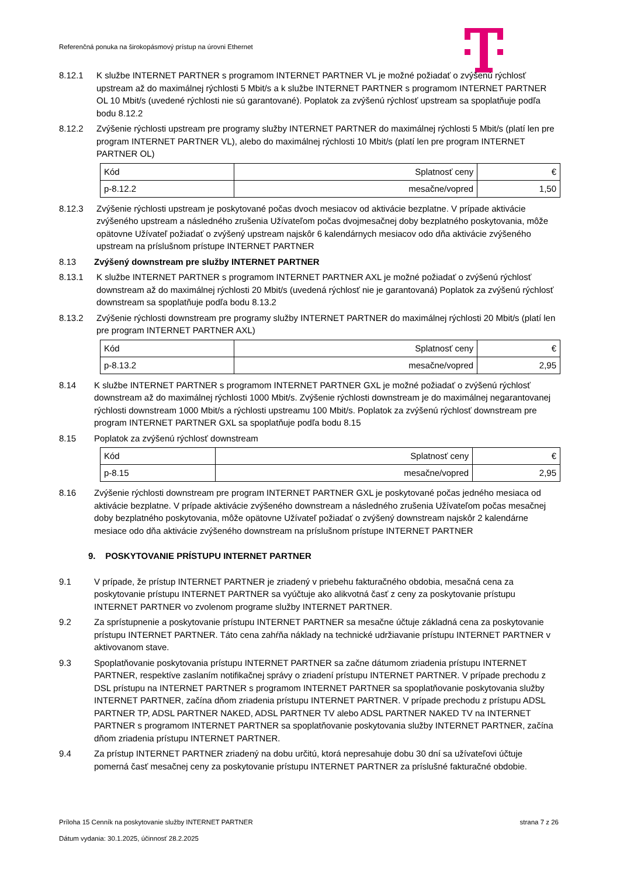Referenčná ponuka na širokopásmový prístup na úrovni Ethernet
8.12.1 K službe INTERNET PARTNER s programom INTERNET PARTNER VL je možné požiadať o zvýšenú rýchlosť upstream až do maximálnej rýchlosti 5 Mbit/s a k službe INTERNET PARTNER s programom INTERNET PARTNER OL 10 Mbit/s (uvedené rýchlosti nie sú garantované). Poplatok za zvýšenú rýchlosť upstream sa spoplatňuje podľa bodu 8.12.2
8.12.2 Zvýšenie rýchlosti upstream pre programy služby INTERNET PARTNER do maximálnej rýchlosti 5 Mbit/s (platí len pre program INTERNET PARTNER VL), alebo do maximálnej rýchlosti 10 Mbit/s (platí len pre program INTERNET PARTNER OL)
| Kód | Splatnosť ceny | € |
| p-8.12.2 | mesačne/vopred | 1,50 |
8.12.3 Zvýšenie rýchlosti upstream je poskytované počas dvoch mesiacov od aktivácie bezplatne. V prípade aktivácie zvýšeného upstream a následného zrušenia Užívateľom počas dvojmesačnej doby bezplatného poskytovania, môže opätovne Užívateľ požiadať o zvýšený upstream najskôr 6 kalendárnych mesiacov odo dňa aktivácie zvýšeného upstream na príslušnom prístupe INTERNET PARTNER
8.13 Zvýšený downstream pre služby INTERNET PARTNER
8.13.1 K službe INTERNET PARTNER s programom INTERNET PARTNER AXL je možné požiadať o zvýšenú rýchlosť downstream až do maximálnej rýchlosti 20 Mbit/s (uvedená rýchlosť nie je garantovaná) Poplatok za zvýšenú rýchlosť downstream sa spoplatňuje podľa bodu 8.13.2
8.13.2 Zvýšenie rýchlosti downstream pre programy služby INTERNET PARTNER do maximálnej rýchlosti 20 Mbit/s (platí len pre program INTERNET PARTNER AXL)
| Kód | Splatnosť ceny | € |
| p-8.13.2 | mesačne/vopred | 2,95 |
8.14 K službe INTERNET PARTNER s programom INTERNET PARTNER GXL je možné požiadať o zvýšenú rýchlosť downstream až do maximálnej rýchlosti 1000 Mbit/s. Zvýšenie rýchlosti downstream je do maximálnej negarantovanej rýchlosti downstream 1000 Mbit/s a rýchlosti upstreamu 100 Mbit/s. Poplatok za zvýšenú rýchlosť downstream pre program INTERNET PARTNER GXL sa spoplatňuje podľa bodu 8.15
8.15 Poplatok za zvýšenú rýchlosť downstream
| Kód | Splatnosť ceny | € |
| p-8.15 | mesačne/vopred | 2,95 |
8.16 Zvýšenie rýchlosti downstream pre program INTERNET PARTNER GXL je poskytované počas jedného mesiaca od aktivácie bezplatne. V prípade aktivácie zvýšeného downstream a následného zrušenia Užívateľom počas mesačnej doby bezplatného poskytovania, môže opätovne Užívateľ požiadať o zvýšený downstream najskôr 2 kalendárne mesiace odo dňa aktivácie zvýšeného downstream na príslušnom prístupe INTERNET PARTNER
9. POSKYTOVANIE PRÍSTUPU INTERNET PARTNER
9.1 V prípade, že prístup INTERNET PARTNER je zriadený v priebehu fakturačného obdobia, mesačná cena za poskytovanie prístupu INTERNET PARTNER sa vyúčtuje ako alikvotná časť z ceny za poskytovanie prístupu INTERNET PARTNER vo zvolenom programe služby INTERNET PARTNER.
9.2 Za sprístupnenie a poskytovanie prístupu INTERNET PARTNER sa mesačne účtuje základná cena za poskytovanie prístupu INTERNET PARTNER. Táto cena zahŕňa náklady na technické udržiavanie prístupu INTERNET PARTNER v aktivovanom stave.
9.3 Spoplatňovanie poskytovania prístupu INTERNET PARTNER sa začne dátumom zriadenia prístupu INTERNET PARTNER, respektíve zaslaním notifikačnej správy o zriadení prístupu INTERNET PARTNER. V prípade prechodu z DSL prístupu na INTERNET PARTNER s programom INTERNET PARTNER sa spoplatňovanie poskytovania služby INTERNET PARTNER, začína dňom zriadenia prístupu INTERNET PARTNER. V prípade prechodu z prístupu ADSL PARTNER TP, ADSL PARTNER NAKED, ADSL PARTNER TV alebo ADSL PARTNER NAKED TV na INTERNET PARTNER s programom INTERNET PARTNER sa spoplatňovanie poskytovania služby INTERNET PARTNER, začína dňom zriadenia prístupu INTERNET PARTNER.
9.4 Za prístup INTERNET PARTNER zriadený na dobu určitú, ktorá nepresahuje dobu 30 dní sa užívateľovi účtuje pomerná časť mesačnej ceny za poskytovanie prístupu INTERNET PARTNER za príslušné fakturačné obdobie.
Príloha 15 Cenník na poskytovanie služby INTERNET PARTNER strana 7 z 26
Dátum vydania: 30.1.2025, účinnosť 28.2.2025